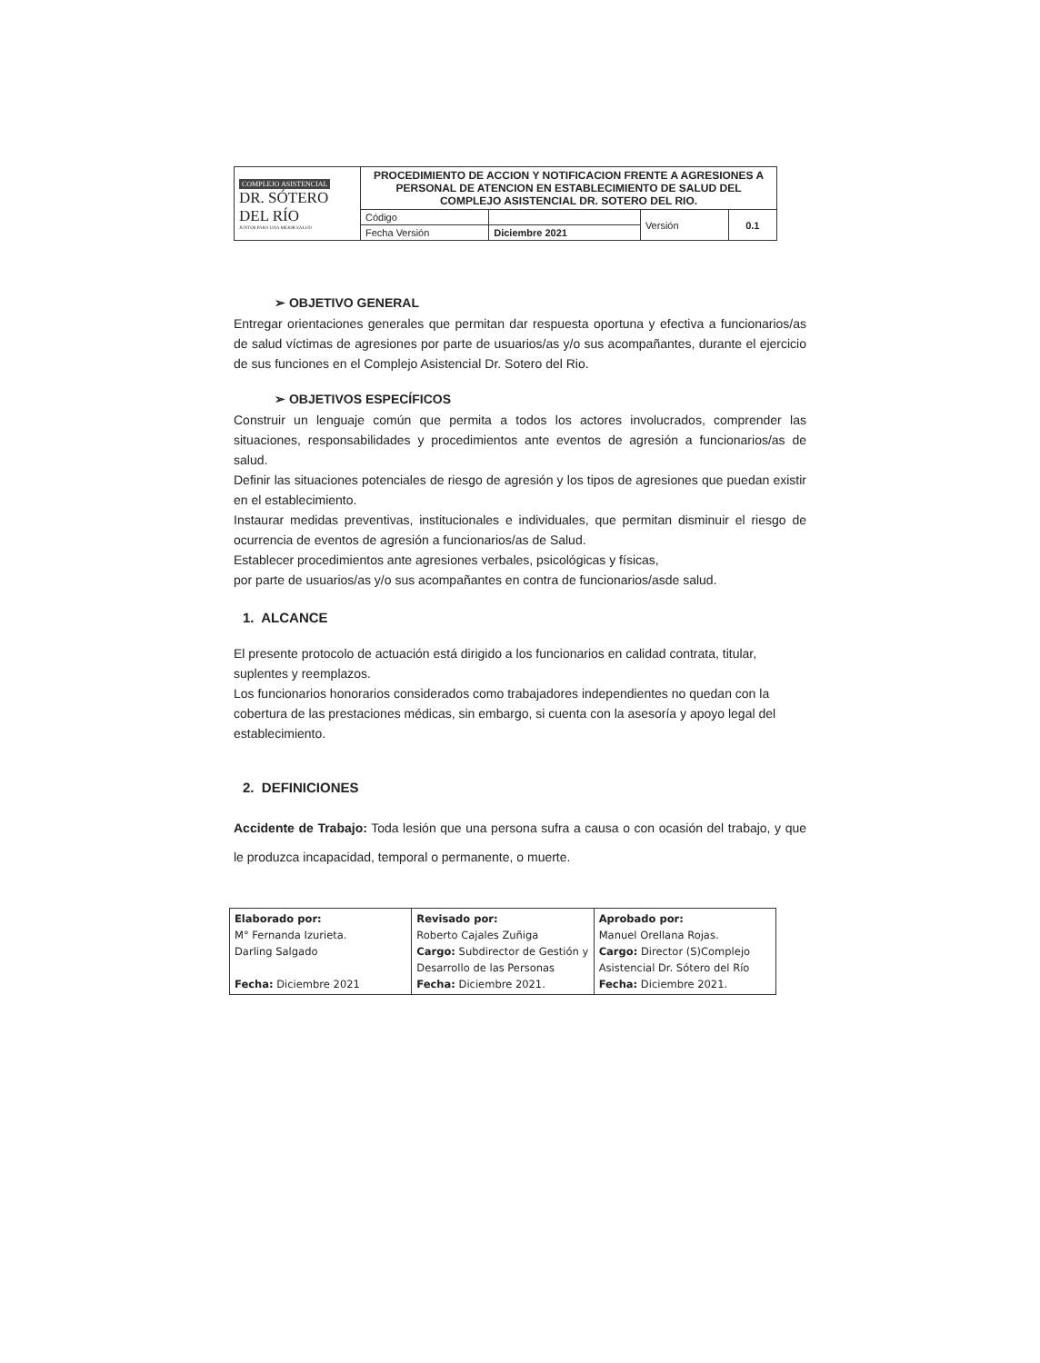| COMPLEJO ASISTENCIAL DR. SÓTERO DEL RÍO JUNTOS PARA UNA MEJOR SALUD | PROCEDIMIENTO DE ACCION Y NOTIFICACION FRENTE A AGRESIONES A PERSONAL DE ATENCION EN ESTABLECIMIENTO DE SALUD DEL COMPLEJO ASISTENCIAL DR. SOTERO DEL RIO. | | | |
| | Código | | Versión | 0.1 |
| | Fecha Versión | Diciembre 2021 | | |
➢ OBJETIVO GENERAL
Entregar orientaciones generales que permitan dar respuesta oportuna y efectiva a funcionarios/as de salud víctimas de agresiones por parte de usuarios/as y/o sus acompañantes, durante el ejercicio de sus funciones en el Complejo Asistencial Dr. Sotero del Rio.
➢ OBJETIVOS ESPECÍFICOS
Construir un lenguaje común que permita a todos los actores involucrados, comprender las situaciones, responsabilidades y procedimientos ante eventos de agresión a funcionarios/as de salud.
Definir las situaciones potenciales de riesgo de agresión y los tipos de agresiones que puedan existir en el establecimiento.
Instaurar medidas preventivas, institucionales e individuales, que permitan disminuir el riesgo de ocurrencia de eventos de agresión a funcionarios/as de Salud.
Establecer procedimientos ante agresiones verbales, psicológicas y físicas,
por parte de usuarios/as y/o sus acompañantes en contra de funcionarios/asde salud.
1. ALCANCE
El presente protocolo de actuación está dirigido a los funcionarios en calidad contrata, titular, suplentes y reemplazos.
Los funcionarios honorarios considerados como trabajadores independientes no quedan con la cobertura de las prestaciones médicas, sin embargo, si cuenta con la asesoría y apoyo legal del establecimiento.
2. DEFINICIONES
Accidente de Trabajo: Toda lesión que una persona sufra a causa o con ocasión del trabajo, y que le produzca incapacidad, temporal o permanente, o muerte.
| Elaborado por: M° Fernanda Izurieta. Darling Salgado Fecha: Diciembre 2021 | Revisado por: Roberto Cajales Zuñiga Cargo: Subdirector de Gestión y Desarrollo de las Personas Fecha: Diciembre 2021. | Aprobado por: Manuel Orellana Rojas. Cargo: Director (S)Complejo Asistencial Dr. Sótero del Río Fecha: Diciembre 2021. |